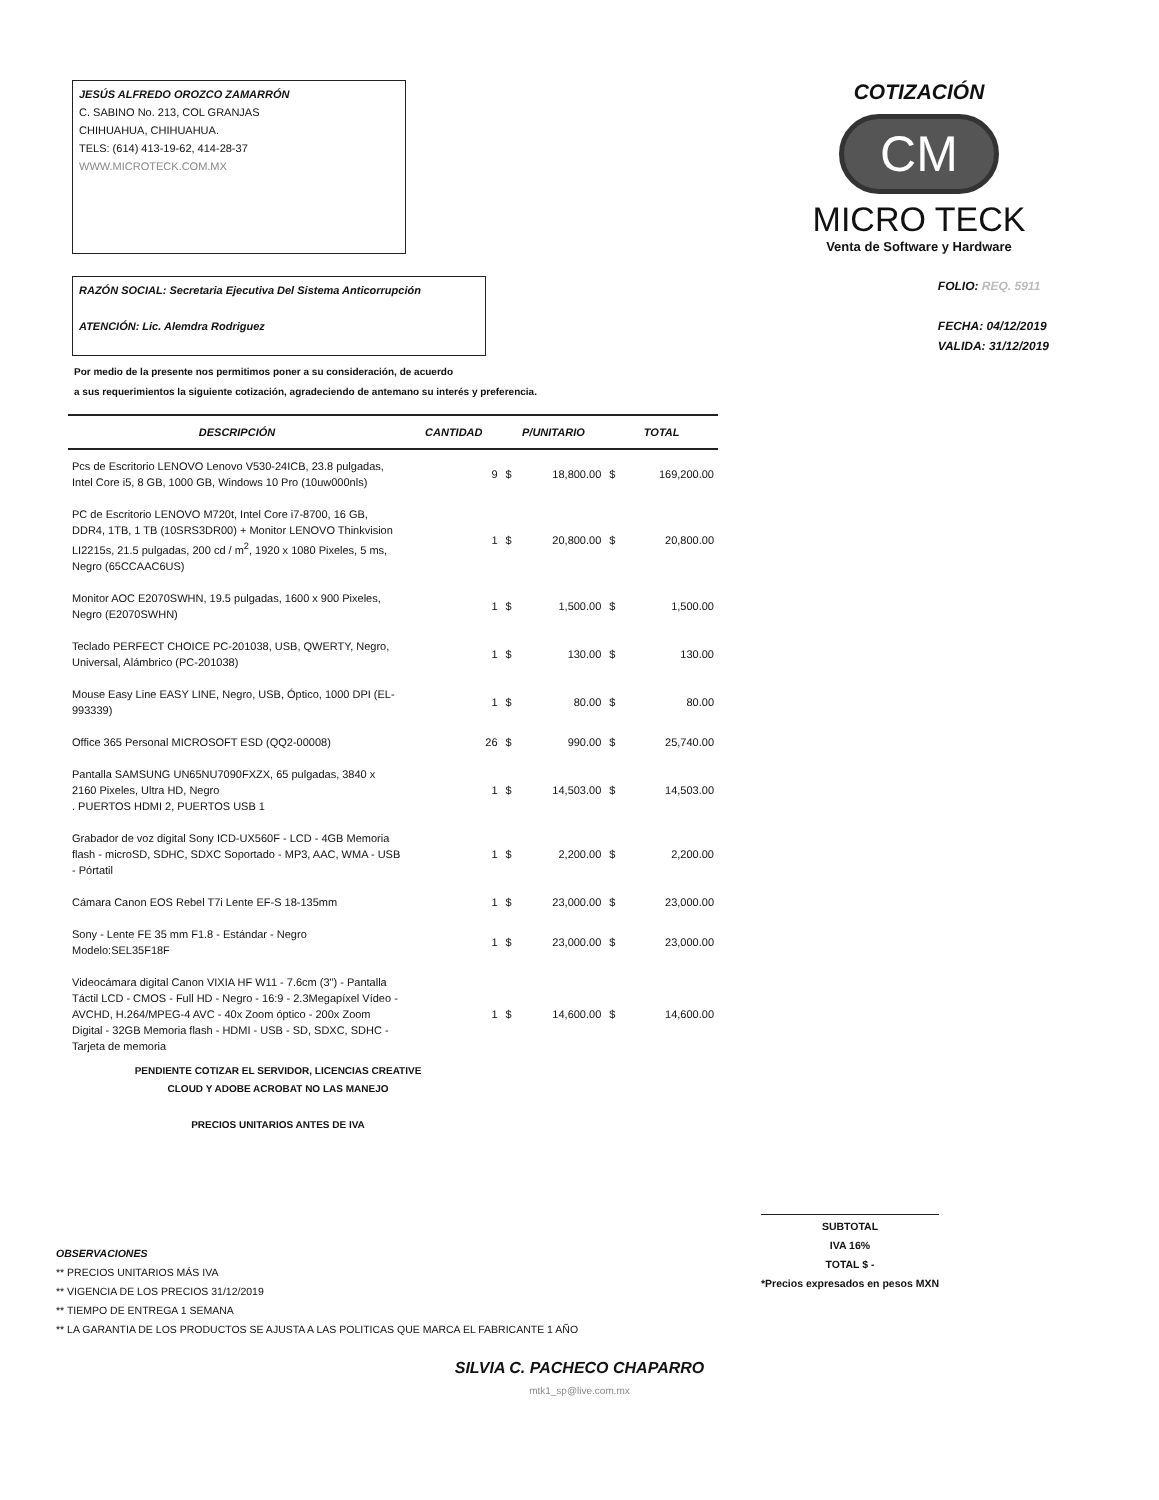JESÚS ALFREDO OROZCO ZAMARRÓN
C. SABINO No. 213, COL GRANJAS
CHIHUAHUA, CHIHUAHUA.
TELS: (614) 413-19-62, 414-28-37
WWW.MICROTECK.COM.MX
COTIZACIÓN
CM
MICRO TECK
Venta de Software y Hardware
RAZÓN SOCIAL: Secretaria Ejecutiva Del Sistema Anticorrupción
ATENCIÓN: Lic. Alemdra Rodriguez
FOLIO: REQ. 5911
FECHA: 04/12/2019
VALIDA: 31/12/2019
Por medio de la presente nos permitimos poner a su consideración, de acuerdo
a sus requerimientos la siguiente cotización, agradeciendo de antemano su interés y preferencia.
| DESCRIPCIÓN | CANTIDAD | P/UNITARIO | | TOTAL | |
| --- | --- | --- | --- | --- | --- |
| Pcs de Escritorio LENOVO Lenovo V530-24ICB, 23.8 pulgadas, Intel Core i5, 8 GB, 1000 GB, Windows 10 Pro (10uw000nls) | 9 | $ | 18,800.00 | $ | 169,200.00 |
| PC de Escritorio LENOVO M720t, Intel Core i7-8700, 16 GB, DDR4, 1TB, 1 TB (10SRS3DR00) + Monitor LENOVO Thinkvision LI2215s, 21.5 pulgadas, 200 cd / m<sup>2</sup>, 1920 x 1080 Pixeles, 5 ms, Negro (65CCAAC6US) | 1 | $ | 20,800.00 | $ | 20,800.00 |
| Monitor AOC E2070SWHN, 19.5 pulgadas, 1600 x 900 Pixeles, Negro (E2070SWHN) | 1 | $ | 1,500.00 | $ | 1,500.00 |
| Teclado PERFECT CHOICE PC-201038, USB, QWERTY, Negro, Universal, Alámbrico (PC-201038) | 1 | $ | 130.00 | $ | 130.00 |
| Mouse Easy Line EASY LINE, Negro, USB, Óptico, 1000 DPI (EL-993339) | 1 | $ | 80.00 | $ | 80.00 |
| Office 365 Personal MICROSOFT ESD (QQ2-00008) | 26 | $ | 990.00 | $ | 25,740.00 |
| Pantalla SAMSUNG UN65NU7090FXZX, 65 pulgadas, 3840 x 2160 Pixeles, Ultra HD, Negro . PUERTOS HDMI 2, PUERTOS USB 1 | 1 | $ | 14,503.00 | $ | 14,503.00 |
| Grabador de voz digital Sony ICD-UX560F - LCD - 4GB Memoria flash - microSD, SDHC, SDXC Soportado - MP3, AAC, WMA - USB - Pórtatil | 1 | $ | 2,200.00 | $ | 2,200.00 |
| Cámara Canon EOS Rebel T7i Lente EF-S 18-135mm | 1 | $ | 23,000.00 | $ | 23,000.00 |
| Sony - Lente FE 35 mm F1.8 - Estándar - Negro Modelo:SEL35F18F | 1 | $ | 23,000.00 | $ | 23,000.00 |
| Videocámara digital Canon VIXIA HF W11 - 7.6cm (3") - Pantalla Táctil LCD - CMOS - Full HD - Negro - 16:9 - 2.3Megapíxel Vídeo - AVCHD, H.264/MPEG-4 AVC - 40x Zoom óptico - 200x Zoom Digital - 32GB Memoria flash - HDMI - USB - SD, SDXC, SDHC - Tarjeta de memoria | 1 | $ | 14,600.00 | $ | 14,600.00 |
PENDIENTE COTIZAR EL SERVIDOR, LICENCIAS CREATIVE
CLOUD Y ADOBE ACROBAT NO LAS MANEJO
PRECIOS UNITARIOS ANTES DE IVA
OBSERVACIONES
** PRECIOS UNITARIOS MÁS IVA
** VIGENCIA DE LOS PRECIOS 31/12/2019
** TIEMPO DE ENTREGA 1 SEMANA
** LA GARANTIA DE LOS PRODUCTOS SE AJUSTA A LAS POLITICAS QUE MARCA EL FABRICANTE 1 AÑO
SUBTOTAL
IVA 16%
TOTAL $ -
*Precios expresados en pesos MXN
SILVIA C. PACHECO CHAPARRO
mtk1_sp@live.com.mx